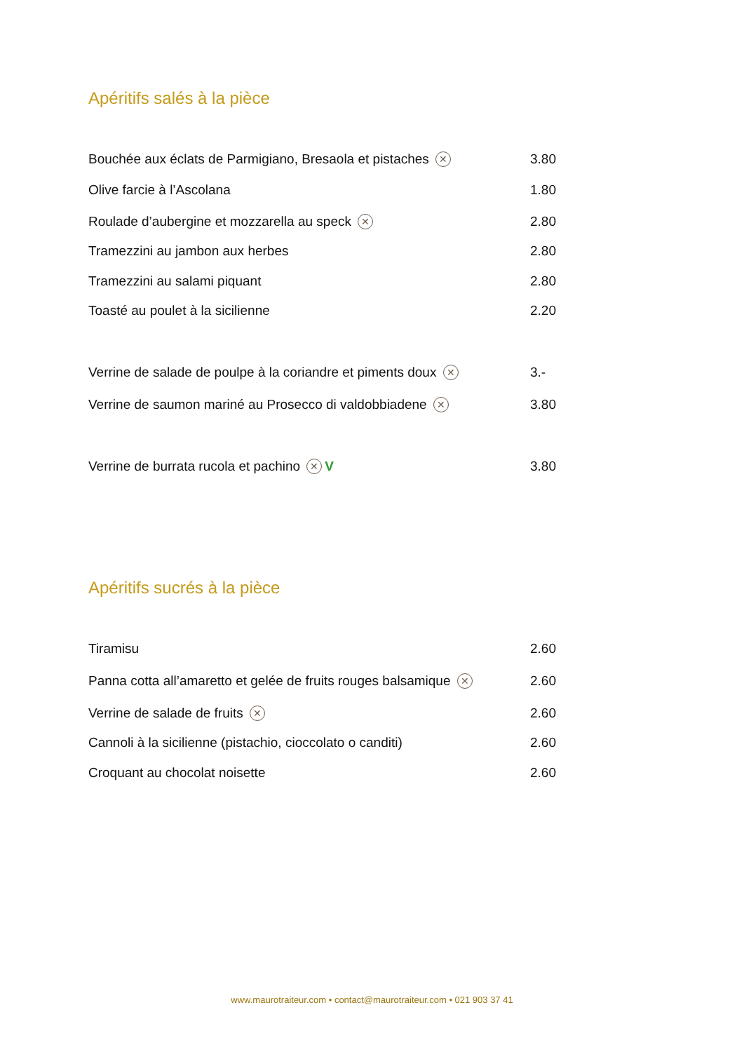Apéritifs salés à la pièce
Bouchée aux éclats de Parmigiano, Bresaola et pistaches ✕ 3.80
Olive farcie à l’Ascolana 1.80
Roulade d’aubergine et mozzarella au speck ✕ 2.80
Tramezzini au jambon aux herbes 2.80
Tramezzini au salami piquant 2.80
Toasté au poulet à la sicilienne 2.20
Verrine de salade de poulpe à la coriandre et piments doux ✕ 3.-
Verrine de saumon mariné au Prosecco di valdobbiadene ✕ 3.80
Verrine de burrata rucola et pachino ✕ V 3.80
Apéritifs sucrés à la pièce
Tiramisu 2.60
Panna cotta all’amaretto et gelée de fruits rouges balsamique ✕ 2.60
Verrine de salade de fruits ✕ 2.60
Cannoli à la sicilienne (pistachio, cioccolato o canditi) 2.60
Croquant au chocolat noisette 2.60
www.maurotraiteur.com • contact@maurotraiteur.com • 021 903 37 41